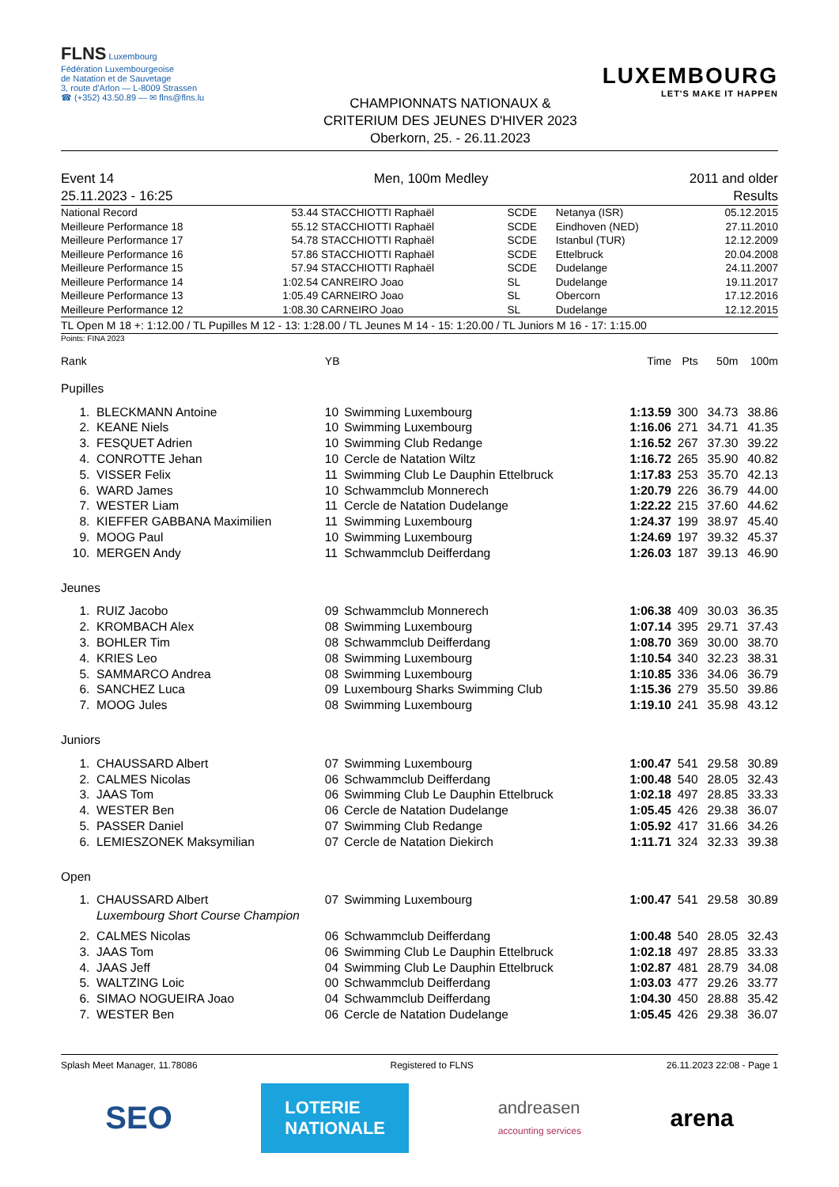FLNS Luxembourg
Fédération Luxembourgeoise
de Natation et de Sauvetage
3, route d'Arlon — L-8009 Strassen
☎ (+352) 43.50.89 — ✉ flns@flns.lu
CHAMPIONNATS NATIONAUX &
CRITERIUM DES JEUNES D'HIVER 2023
Oberkorn, 25. - 26.11.2023
LUXEMBOURG
LET'S MAKE IT HAPPEN
Event 14
25.11.2023 - 16:25
Men, 100m Medley 2011 and older
Results
| National Record | 53.44 | STACCHIOTTI Raphaël | SCDE | Netanya (ISR) | 05.12.2015 |
| Meilleure Performance 18 | 55.12 | STACCHIOTTI Raphaël | SCDE | Eindhoven (NED) | 27.11.2010 |
| Meilleure Performance 17 | 54.78 | STACCHIOTTI Raphaël | SCDE | Istanbul (TUR) | 12.12.2009 |
| Meilleure Performance 16 | 57.86 | STACCHIOTTI Raphaël | SCDE | Ettelbruck | 20.04.2008 |
| Meilleure Performance 15 | 57.94 | STACCHIOTTI Raphaël | SCDE | Dudelange | 24.11.2007 |
| Meilleure Performance 14 | 1:02.54 | CANREIRO Joao | SL | Dudelange | 19.11.2017 |
| Meilleure Performance 13 | 1:05.49 | CARNEIRO Joao | SL | Obercorn | 17.12.2016 |
| Meilleure Performance 12 | 1:08.30 | CARNEIRO Joao | SL | Dudelange | 12.12.2015 |
TL Open M 18 +: 1:12.00 / TL Pupilles M 12 - 13: 1:28.00 / TL Jeunes M 14 - 15: 1:20.00 / TL Juniors M 16 - 17: 1:15.00
Points: FINA 2023
| Rank | | YB | | Time | Pts | 50m | 100m |
| Pupilles | | | | | | | |
| 1. | BLECKMANN Antoine | 10 | Swimming Luxembourg | 1:13.59 | 300 | 34.73 | 38.86 |
| 2. | KEANE Niels | 10 | Swimming Luxembourg | 1:16.06 | 271 | 34.71 | 41.35 |
| 3. | FESQUET Adrien | 10 | Swimming Club Redange | 1:16.52 | 267 | 37.30 | 39.22 |
| 4. | CONROTTE Jehan | 10 | Cercle de Natation Wiltz | 1:16.72 | 265 | 35.90 | 40.82 |
| 5. | VISSER Felix | 11 | Swimming Club Le Dauphin Ettelbruck | 1:17.83 | 253 | 35.70 | 42.13 |
| 6. | WARD James | 10 | Schwammclub Monnerech | 1:20.79 | 226 | 36.79 | 44.00 |
| 7. | WESTER Liam | 11 | Cercle de Natation Dudelange | 1:22.22 | 215 | 37.60 | 44.62 |
| 8. | KIEFFER GABBANA Maximilien | 11 | Swimming Luxembourg | 1:24.37 | 199 | 38.97 | 45.40 |
| 9. | MOOG Paul | 10 | Swimming Luxembourg | 1:24.69 | 197 | 39.32 | 45.37 |
| 10. | MERGEN Andy | 11 | Schwammclub Deifferdang | 1:26.03 | 187 | 39.13 | 46.90 |
| Jeunes | | | | | | | |
| 1. | RUIZ Jacobo | 09 | Schwammclub Monnerech | 1:06.38 | 409 | 30.03 | 36.35 |
| 2. | KROMBACH Alex | 08 | Swimming Luxembourg | 1:07.14 | 395 | 29.71 | 37.43 |
| 3. | BOHLER Tim | 08 | Schwammclub Deifferdang | 1:08.70 | 369 | 30.00 | 38.70 |
| 4. | KRIES Leo | 08 | Swimming Luxembourg | 1:10.54 | 340 | 32.23 | 38.31 |
| 5. | SAMMARCO Andrea | 08 | Swimming Luxembourg | 1:10.85 | 336 | 34.06 | 36.79 |
| 6. | SANCHEZ Luca | 09 | Luxembourg Sharks Swimming Club | 1:15.36 | 279 | 35.50 | 39.86 |
| 7. | MOOG Jules | 08 | Swimming Luxembourg | 1:19.10 | 241 | 35.98 | 43.12 |
| Juniors | | | | | | | |
| 1. | CHAUSSARD Albert | 07 | Swimming Luxembourg | 1:00.47 | 541 | 29.58 | 30.89 |
| 2. | CALMES Nicolas | 06 | Schwammclub Deifferdang | 1:00.48 | 540 | 28.05 | 32.43 |
| 3. | JAAS Tom | 06 | Swimming Club Le Dauphin Ettelbruck | 1:02.18 | 497 | 28.85 | 33.33 |
| 4. | WESTER Ben | 06 | Cercle de Natation Dudelange | 1:05.45 | 426 | 29.38 | 36.07 |
| 5. | PASSER Daniel | 07 | Swimming Club Redange | 1:05.92 | 417 | 31.66 | 34.26 |
| 6. | LEMIESZONEK Maksymilian | 07 | Cercle de Natation Diekirch | 1:11.71 | 324 | 32.33 | 39.38 |
| Open | | | | | | | |
| 1. | CHAUSSARD Albert | 07 | Swimming Luxembourg | 1:00.47 | 541 | 29.58 | 30.89 |
| | Luxembourg Short Course Champion | | | | | | |
| 2. | CALMES Nicolas | 06 | Schwammclub Deifferdang | 1:00.48 | 540 | 28.05 | 32.43 |
| 3. | JAAS Tom | 06 | Swimming Club Le Dauphin Ettelbruck | 1:02.18 | 497 | 28.85 | 33.33 |
| 4. | JAAS Jeff | 04 | Swimming Club Le Dauphin Ettelbruck | 1:02.87 | 481 | 28.79 | 34.08 |
| 5. | WALTZING Loic | 00 | Schwammclub Deifferdang | 1:03.03 | 477 | 29.26 | 33.77 |
| 6. | SIMAO NOGUEIRA Joao | 04 | Schwammclub Deifferdang | 1:04.30 | 450 | 28.88 | 35.42 |
| 7. | WESTER Ben | 06 | Cercle de Natation Dudelange | 1:05.45 | 426 | 29.38 | 36.07 |
Splash Meet Manager, 11.78086 Registered to FLNS 26.11.2023 22:08 - Page 1
SEO LOTERIE
NATIONALE andreasen
accounting services arena